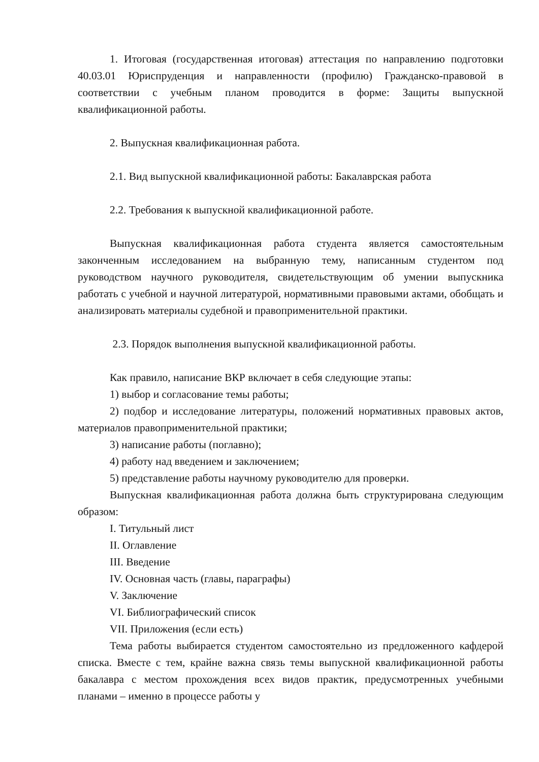1. Итоговая (государственная итоговая) аттестация по направлению подготовки 40.03.01 Юриспруденция и направленности (профилю) Гражданско-правовой в соответствии с учебным планом проводится в форме: Защиты выпускной квалификационной работы.
2. Выпускная квалификационная работа.
2.1. Вид выпускной квалификационной работы: Бакалаврская работа
2.2. Требования к выпускной квалификационной работе.
Выпускная квалификационная работа студента является самостоятельным законченным исследованием на выбранную тему, написанным студентом под руководством научного руководителя, свидетельствующим об умении выпускника работать с учебной и научной литературой, нормативными правовыми актами, обобщать и анализировать материалы судебной и правоприменительной практики.
2.3. Порядок выполнения выпускной квалификационной работы.
Как правило, написание ВКР включает в себя следующие этапы:
1) выбор и согласование темы работы;
2) подбор и исследование литературы, положений нормативных правовых актов, материалов правоприменительной практики;
3) написание работы (поглавно);
4) работу над введением и заключением;
5) представление работы научному руководителю для проверки.
Выпускная квалификационная работа должна быть структурирована следующим образом:
I. Титульный лист
II. Оглавление
III. Введение
IV. Основная часть (главы, параграфы)
V. Заключение
VI. Библиографический список
VII. Приложения (если есть)
Тема работы выбирается студентом самостоятельно из предложенного кафдерой списка. Вместе с тем, крайне важна связь темы выпускной квалификационной работы бакалавра с местом прохождения всех видов практик, предусмотренных учебными планами – именно в процессе работы у